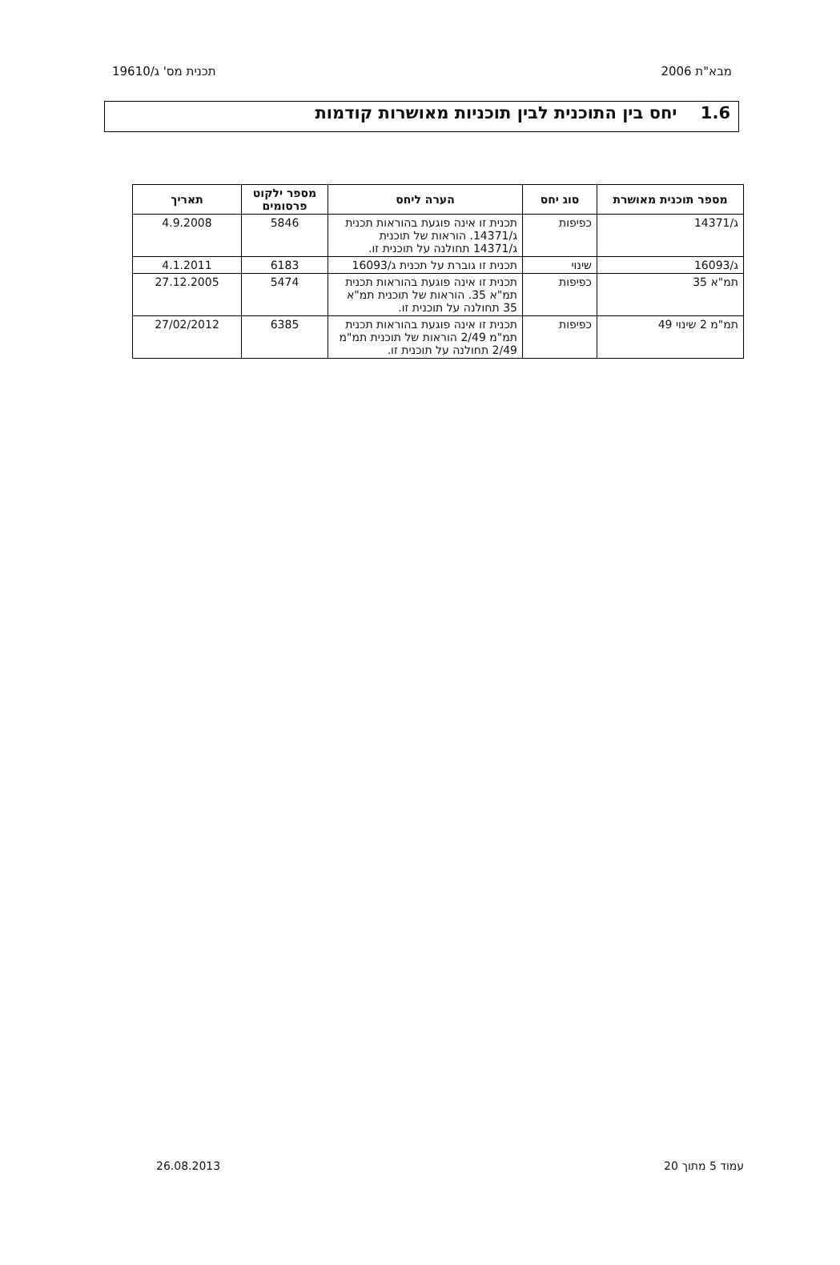מבא"ת 2006 תכנית מס' ג/19610
1.6 יחס בין התוכנית לבין תוכניות מאושרות קודמות
| מספר תוכנית מאושרת | סוג יחס | הערה ליחס | מספר ילקוט פרסומים | תאריך |
| --- | --- | --- | --- | --- |
| ג/14371 | כפיפות | תכנית זו אינה פוגעת בהוראות תכנית ג/14371. הוראות של תוכנית ג/14371 תחולנה על תוכנית זו. | 5846 | 4.9.2008 |
| ג/16093 | שינוי | תכנית זו גוברת על תכנית ג/16093 | 6183 | 4.1.2011 |
| תמ"א 35 | כפיפות | תכנית זו אינה פוגעת בהוראות תכנית תמ"א 35. הוראות של תוכנית תמ"א 35 תחולנה על תוכנית זו. | 5474 | 27.12.2005 |
| תמ"מ 2 שינוי 49 | כפיפות | תכנית זו אינה פוגעת בהוראות תכנית תמ"מ 2/49 הוראות של תוכנית תמ"מ 2/49 תחולנה על תוכנית זו. | 6385 | 27/02/2012 |
עמוד 5 מתוך 20 26.08.2013